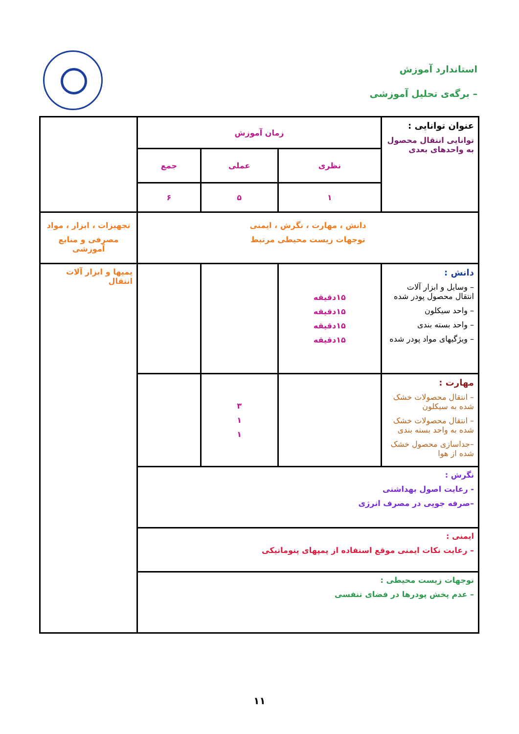استاندارد آموزش
– برگه‌ی تحلیل آموزشی
| عنوان توانایی : توانایی انتقال محصول به واحدهای بعدی | زمان آموزش | | | |
| | نظری | عملی | جمع | |
| | ۱ | ۵ | ۶ | |
| دانش ، مهارت ، نگرش ، ایمنی توجهات زیست محیطی مرتبط | | | | تجهیزات ، ابزار ، مواد مصرفی و منابع آموزشی |
| دانش : – وسایل و ابزار آلات انتقال محصول پودر شده – واحد سیکلون – واحد بسته بندی – ویژگیهای مواد پودر شده | ۱۵دقیقه ۱۵دقیقه ۱۵دقیقه ۱۵دقیقه | | | پمپها و ابزار آلات انتقال |
| مهارت : – انتقال محصولات خشک شده به سیکلون – انتقال محصولات خشک شده به واحد بسته بندی –جداسازی محصول خشک شده از هوا | | ۳ ۱ ۱ | | |
| نگرش : - رعایت اصول بهداشتی –صرفه جویی در مصرف انرژی | | | | |
| ایمنی : – رعایت نکات ایمنی موقع استفاده از پمپهای پنوماتیکی | | | | |
| توجهات زیست محیطی : – عدم پخش پودرها در فضای تنفسی | | | | |
۱۱